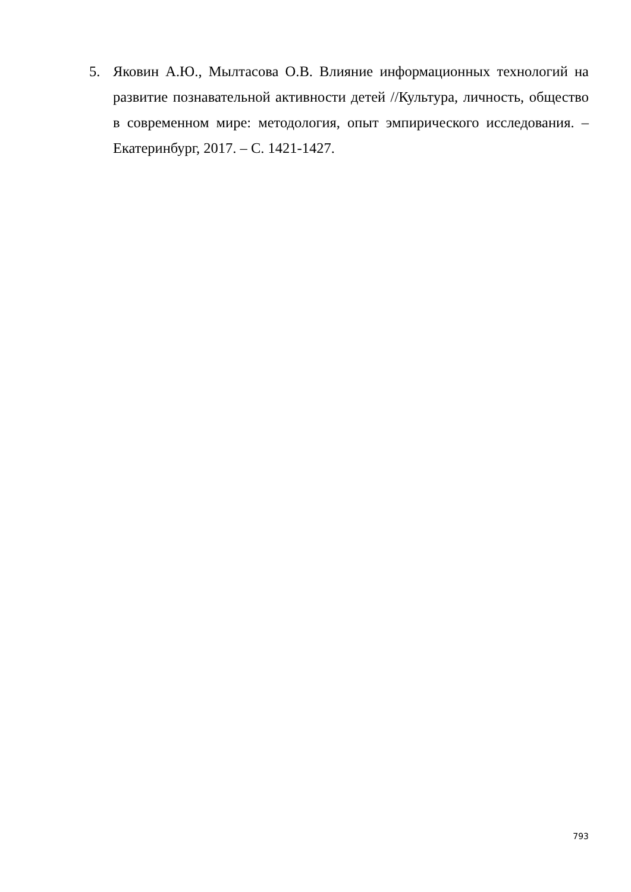5. Яковин А.Ю., Мылтасова О.В. Влияние информационных технологий на развитие познавательной активности детей //Культура, личность, общество в современном мире: методология, опыт эмпирического исследования. – Екатеринбург, 2017. – С. 1421-1427.
793